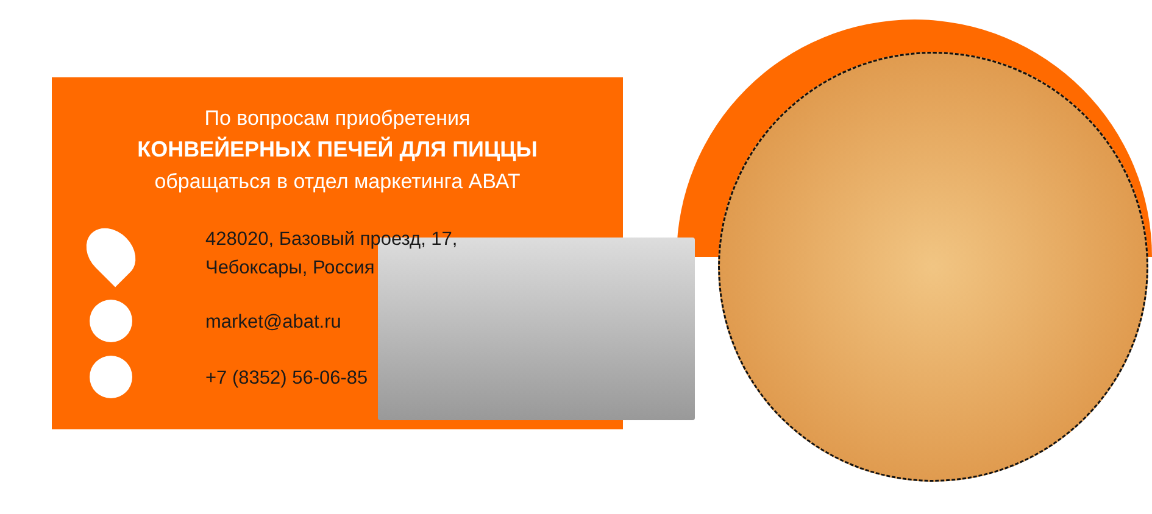По вопросам приобретения
КОНВЕЙЕРНЫХ ПЕЧЕЙ ДЛЯ ПИЦЦЫ
обращаться в отдел маркетинга АВАТ
428020, Базовый проезд, 17,
Чебоксары, Россия
market@abat.ru
+7 (8352) 56-06-85